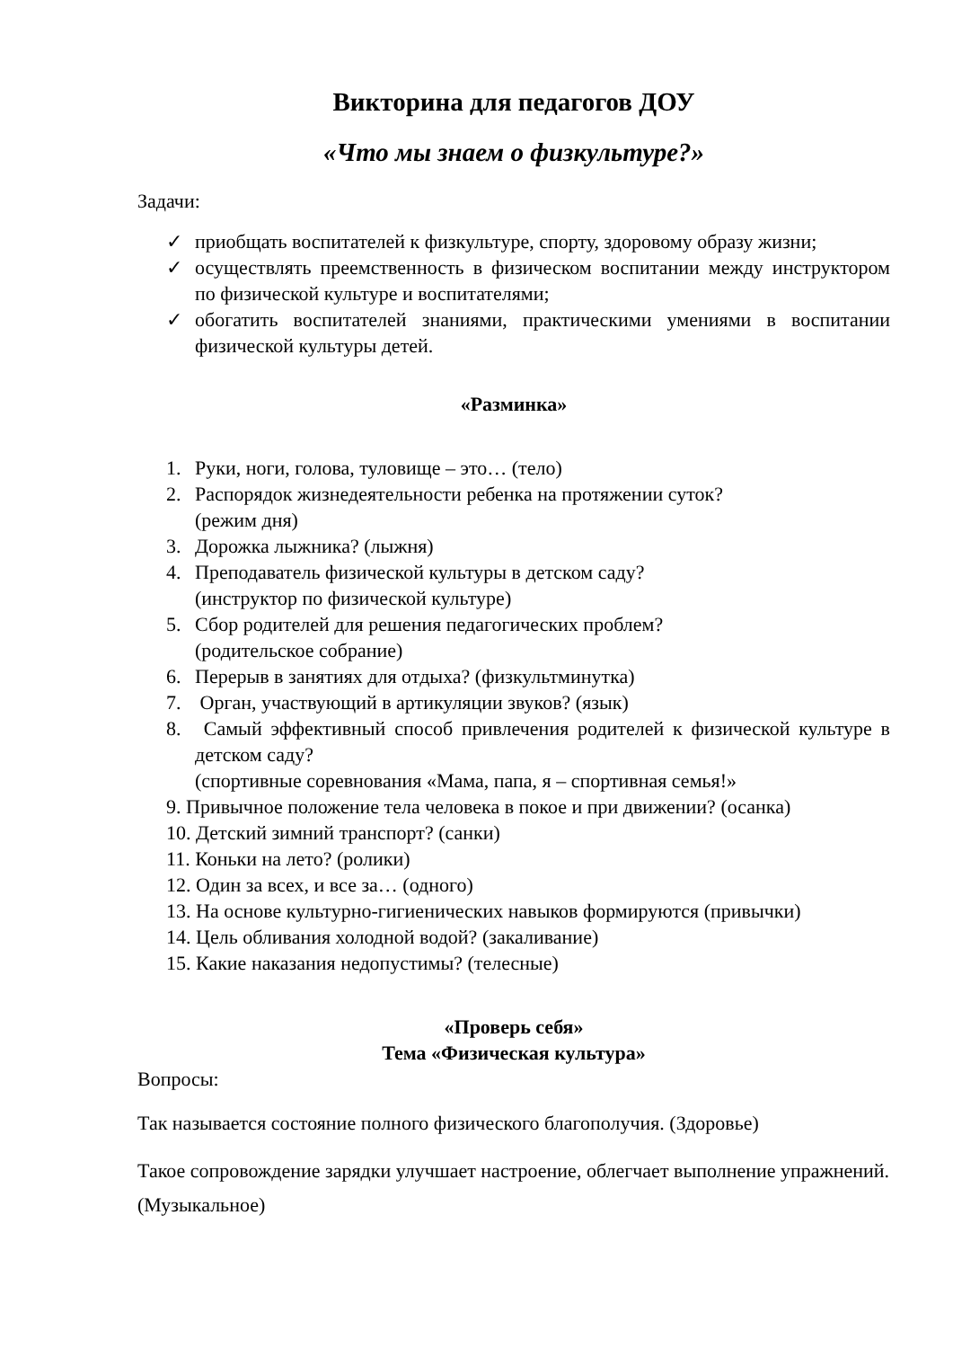Викторина для педагогов ДОУ
«Что мы знаем о физкультуре?»
Задачи:
✓ приобщать воспитателей к физкультуре, спорту, здоровому образу жизни;
✓ осуществлять преемственность в физическом воспитании между инструктором по физической культуре и воспитателями;
✓ обогатить воспитателей знаниями, практическими умениями в воспитании физической культуры детей.
«Разминка»
1. Руки, ноги, голова, туловище – это… (тело)
2. Распорядок жизнедеятельности ребенка на протяжении суток?
(режим дня)
3. Дорожка лыжника? (лыжня)
4. Преподаватель физической культуры в детском саду?
(инструктор по физической культуре)
5. Сбор родителей для решения педагогических проблем?
(родительское собрание)
6. Перерыв в занятиях для отдыха? (физкультминутка)
7. Орган, участвующий в артикуляции звуков? (язык)
8. Самый эффективный способ привлечения родителей к физической культуре в детском саду?
(спортивные соревнования «Мама, папа, я – спортивная семья!»
9. Привычное положение тела человека в покое и при движении? (осанка)
10. Детский зимний транспорт? (санки)
11. Коньки на лето? (ролики)
12. Один за всех, и все за… (одного)
13. На основе культурно-гигиенических навыков формируются (привычки)
14. Цель обливания холодной водой? (закаливание)
15. Какие наказания недопустимы? (телесные)
«Проверь себя»
Тема «Физическая культура»
Вопросы:
Так называется состояние полного физического благополучия. (Здоровье)
Такое сопровождение зарядки улучшает настроение, облегчает выполнение упражнений. (Музыкальное)